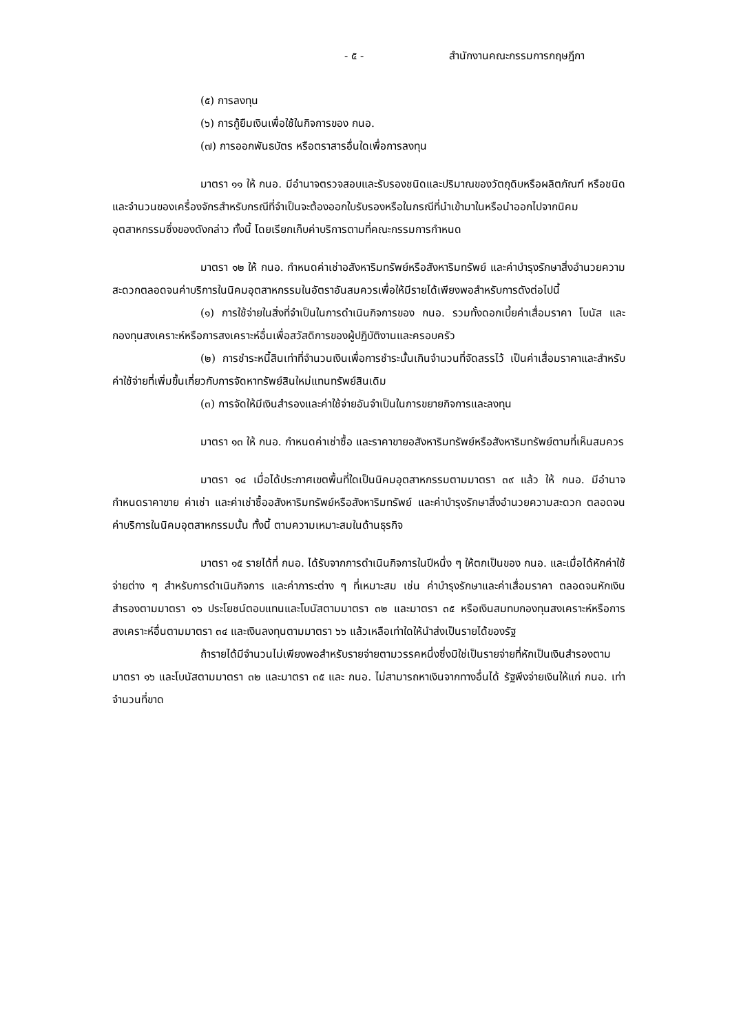- ๕ - สำนักงานคณะกรรมการกฤษฎีกา
(๕) การลงทุน
(๖) การกู้ยืมเงินเพื่อใช้ในกิจการของ กนอ.
(๗) การออกพันธบัตร หรือตราสารอื่นใดเพื่อการลงทุน
มาตรา ๑๑ ให้ กนอ. มีอำนาจตรวจสอบและรับรองชนิดและปริมาณของวัตถุดิบหรือผลิตภัณฑ์ หรือชนิดและจำนวนของเครื่องจักรสำหรับกรณีที่จำเป็นจะต้องออกใบรับรองหรือในกรณีที่นำเข้ามาในหรือนำออกไปจากนิคมอุตสาหกรรมซึ่งของดังกล่าว ทั้งนี้ โดยเรียกเก็บค่าบริการตามที่คณะกรรมการกำหนด
มาตรา ๑๒ ให้ กนอ. กำหนดค่าเช่าอสังหาริมทรัพย์หรือสังหาริมทรัพย์ และค่าบำรุงรักษาสิ่งอำนวยความสะดวกตลอดจนค่าบริการในนิคมอุตสาหกรรมในอัตราอันสมควรเพื่อให้มีรายได้เพียงพอสำหรับการดังต่อไปนี้
(๑) การใช้จ่ายในสิ่งที่จำเป็นในการดำเนินกิจการของ กนอ. รวมทั้งดอกเบี้ยค่าเสื่อมราคา โบนัส และกองทุนสงเคราะห์หรือการสงเคราะห์อื่นเพื่อสวัสดิการของผู้ปฏิบัติงานและครอบครัว
(๒) การชำระหนี้สินเท่าที่จำนวนเงินเพื่อการชำระนั้นเกินจำนวนที่จัดสรรไว้ เป็นค่าเสื่อมราคาและสำหรับค่าใช้จ่ายที่เพิ่มขึ้นเกี่ยวกับการจัดหาทรัพย์สินใหม่แทนทรัพย์สินเดิม
(๓) การจัดให้มีเงินสำรองและค่าใช้จ่ายอันจำเป็นในการขยายกิจการและลงทุน
มาตรา ๑๓ ให้ กนอ. กำหนดค่าเช่าซื้อ และราคาขายอสังหาริมทรัพย์หรือสังหาริมทรัพย์ตามที่เห็นสมควร
มาตรา ๑๔ เมื่อได้ประกาศเขตพื้นที่ใดเป็นนิคมอุตสาหกรรมตามมาตรา ๓๙ แล้ว ให้ กนอ. มีอำนาจกำหนดราคาขาย ค่าเช่า และค่าเช่าซื้ออสังหาริมทรัพย์หรือสังหาริมทรัพย์ และค่าบำรุงรักษาสิ่งอำนวยความสะดวก ตลอดจนค่าบริการในนิคมอุตสาหกรรมนั้น ทั้งนี้ ตามความเหมาะสมในด้านธุรกิจ
มาตรา ๑๕ รายได้ที่ กนอ. ได้รับจากการดำเนินกิจการในปีหนึ่ง ๆ ให้ตกเป็นของ กนอ. และเมื่อได้หักค่าใช้จ่ายต่าง ๆ สำหรับการดำเนินกิจการ และค่าภาระต่าง ๆ ที่เหมาะสม เช่น ค่าบำรุงรักษาและค่าเสื่อมราคา ตลอดจนหักเงินสำรองตามมาตรา ๑๖ ประโยชน์ตอบแทนและโบนัสตามมาตรา ๓๒ และมาตรา ๓๕ หรือเงินสมทบกองทุนสงเคราะห์หรือการสงเคราะห์อื่นตามมาตรา ๓๔ และเงินลงทุนตามมาตรา ๖๖ แล้วเหลือเท่าใดให้นำส่งเป็นรายได้ของรัฐ
ถ้ารายได้มีจำนวนไม่เพียงพอสำหรับรายจ่ายตามวรรคหนึ่งซึ่งมิใช่เป็นรายจ่ายที่หักเป็นเงินสำรองตามมาตรา ๑๖ และโบนัสตามมาตรา ๓๒ และมาตรา ๓๕ และ กนอ. ไม่สามารถหาเงินจากทางอื่นได้ รัฐพึงจ่ายเงินให้แก่ กนอ. เท่าจำนวนที่ขาด